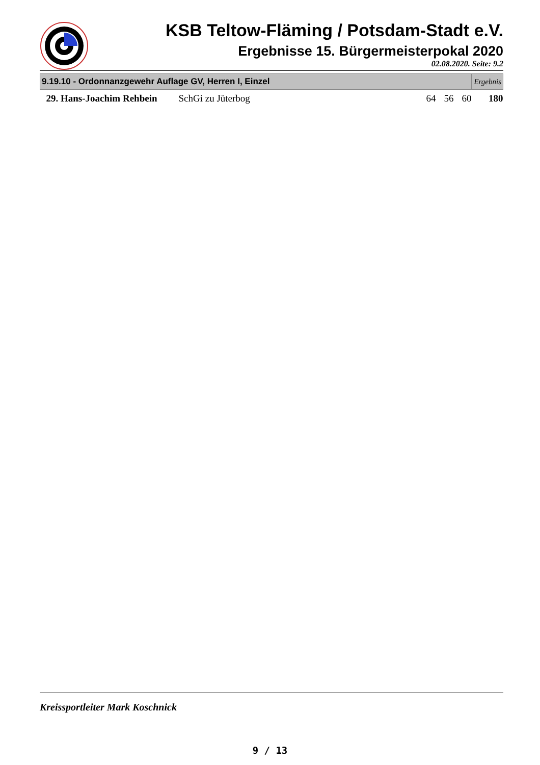KSB Teltow-Fläming / Potsdam-Stadt e.V.
Ergebnisse 15. Bürgermeisterpokal 2020
02.08.2020. Seite: 9.2
| 9.19.10 - Ordonnanzgewehr Auflage GV, Herren I, Einzel | | | | | Ergebnis | |
| --- | --- | --- | --- | --- | --- | --- |
| 29. Hans-Joachim Rehbein | SchGi zu Jüterbog | 64 | 56 | 60 | | 180 |
Kreissportleiter Mark Koschnick
9 / 13